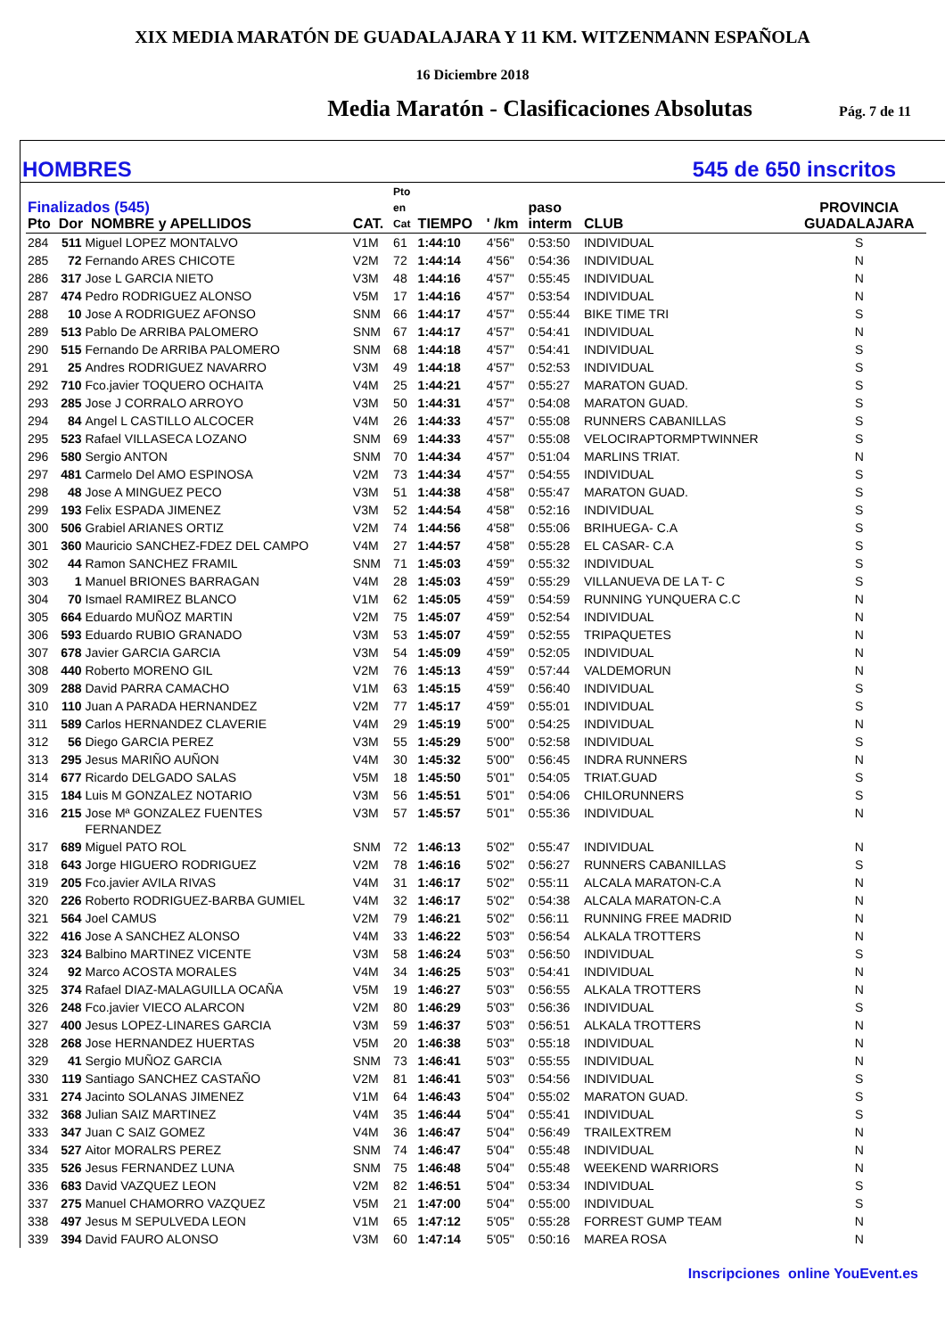XIX MEDIA MARATÓN DE GUADALAJARA Y 11 KM. WITZENMANN ESPAÑOLA
16 Diciembre 2018
Media Maratón - Clasificaciones Absolutas
Pág. 7 de 11
HOMBRES 545 de 650 inscritos
| Finalizados (545) Pto Dor NOMBRE y APELLIDOS | | | CAT. | Pto en Cat | TIEMPO | ' /km | paso interm | CLUB | PROVINCIA GUADALAJARA |
| --- | --- | --- | --- | --- | --- | --- | --- | --- | --- |
| 284 | 511 | Miguel LOPEZ MONTALVO | V1M | 61 | 1:44:10 | 4'56" | 0:53:50 | INDIVIDUAL | S |
| 285 | 72 | Fernando ARES CHICOTE | V2M | 72 | 1:44:14 | 4'56" | 0:54:36 | INDIVIDUAL | N |
| 286 | 317 | Jose L GARCIA NIETO | V3M | 48 | 1:44:16 | 4'57" | 0:55:45 | INDIVIDUAL | N |
| 287 | 474 | Pedro RODRIGUEZ ALONSO | V5M | 17 | 1:44:16 | 4'57" | 0:53:54 | INDIVIDUAL | N |
| 288 | 10 | Jose A RODRIGUEZ AFONSO | SNM | 66 | 1:44:17 | 4'57" | 0:55:44 | BIKE TIME TRI | S |
| 289 | 513 | Pablo De ARRIBA PALOMERO | SNM | 67 | 1:44:17 | 4'57" | 0:54:41 | INDIVIDUAL | N |
| 290 | 515 | Fernando De ARRIBA PALOMERO | SNM | 68 | 1:44:18 | 4'57" | 0:54:41 | INDIVIDUAL | S |
| 291 | 25 | Andres RODRIGUEZ NAVARRO | V3M | 49 | 1:44:18 | 4'57" | 0:52:53 | INDIVIDUAL | S |
| 292 | 710 | Fco.javier TOQUERO OCHAITA | V4M | 25 | 1:44:21 | 4'57" | 0:55:27 | MARATON GUAD. | S |
| 293 | 285 | Jose J CORRALO ARROYO | V3M | 50 | 1:44:31 | 4'57" | 0:54:08 | MARATON GUAD. | S |
| 294 | 84 | Angel L CASTILLO ALCOCER | V4M | 26 | 1:44:33 | 4'57" | 0:55:08 | RUNNERS CABANILLAS | S |
| 295 | 523 | Rafael VILLASECA LOZANO | SNM | 69 | 1:44:33 | 4'57" | 0:55:08 | VELOCIRAPTORMPTWINNER | S |
| 296 | 580 | Sergio ANTON | SNM | 70 | 1:44:34 | 4'57" | 0:51:04 | MARLINS TRIAT. | N |
| 297 | 481 | Carmelo Del AMO ESPINOSA | V2M | 73 | 1:44:34 | 4'57" | 0:54:55 | INDIVIDUAL | S |
| 298 | 48 | Jose A MINGUEZ PECO | V3M | 51 | 1:44:38 | 4'58" | 0:55:47 | MARATON GUAD. | S |
| 299 | 193 | Felix ESPADA JIMENEZ | V3M | 52 | 1:44:54 | 4'58" | 0:52:16 | INDIVIDUAL | S |
| 300 | 506 | Grabiel ARIANES ORTIZ | V2M | 74 | 1:44:56 | 4'58" | 0:55:06 | BRIHUEGA- C.A | S |
| 301 | 360 | Mauricio SANCHEZ-FDEZ DEL CAMPO | V4M | 27 | 1:44:57 | 4'58" | 0:55:28 | EL CASAR- C.A | S |
| 302 | 44 | Ramon SANCHEZ FRAMIL | SNM | 71 | 1:45:03 | 4'59" | 0:55:32 | INDIVIDUAL | S |
| 303 | 1 | Manuel BRIONES BARRAGAN | V4M | 28 | 1:45:03 | 4'59" | 0:55:29 | VILLANUEVA DE LA T- C | S |
| 304 | 70 | Ismael RAMIREZ BLANCO | V1M | 62 | 1:45:05 | 4'59" | 0:54:59 | RUNNING YUNQUERA C.C | N |
| 305 | 664 | Eduardo MUÑOZ MARTIN | V2M | 75 | 1:45:07 | 4'59" | 0:52:54 | INDIVIDUAL | N |
| 306 | 593 | Eduardo RUBIO GRANADO | V3M | 53 | 1:45:07 | 4'59" | 0:52:55 | TRIPAQUETES | N |
| 307 | 678 | Javier GARCIA GARCIA | V3M | 54 | 1:45:09 | 4'59" | 0:52:05 | INDIVIDUAL | N |
| 308 | 440 | Roberto MORENO GIL | V2M | 76 | 1:45:13 | 4'59" | 0:57:44 | VALDEMORUN | N |
| 309 | 288 | David PARRA CAMACHO | V1M | 63 | 1:45:15 | 4'59" | 0:56:40 | INDIVIDUAL | S |
| 310 | 110 | Juan A PARADA HERNANDEZ | V2M | 77 | 1:45:17 | 4'59" | 0:55:01 | INDIVIDUAL | S |
| 311 | 589 | Carlos HERNANDEZ CLAVERIE | V4M | 29 | 1:45:19 | 5'00" | 0:54:25 | INDIVIDUAL | N |
| 312 | 56 | Diego GARCIA PEREZ | V3M | 55 | 1:45:29 | 5'00" | 0:52:58 | INDIVIDUAL | S |
| 313 | 295 | Jesus MARIÑO AUÑON | V4M | 30 | 1:45:32 | 5'00" | 0:56:45 | INDRA RUNNERS | N |
| 314 | 677 | Ricardo DELGADO SALAS | V5M | 18 | 1:45:50 | 5'01" | 0:54:05 | TRIAT.GUAD | S |
| 315 | 184 | Luis M GONZALEZ NOTARIO | V3M | 56 | 1:45:51 | 5'01" | 0:54:06 | CHILORUNNERS | S |
| 316 | 215 | Jose Mª GONZALEZ FUENTES FERNANDEZ | V3M | 57 | 1:45:57 | 5'01" | 0:55:36 | INDIVIDUAL | N |
| 317 | 689 | Miguel PATO ROL | SNM | 72 | 1:46:13 | 5'02" | 0:55:47 | INDIVIDUAL | N |
| 318 | 643 | Jorge HIGUERO RODRIGUEZ | V2M | 78 | 1:46:16 | 5'02" | 0:56:27 | RUNNERS CABANILLAS | S |
| 319 | 205 | Fco.javier AVILA RIVAS | V4M | 31 | 1:46:17 | 5'02" | 0:55:11 | ALCALA MARATON-C.A | N |
| 320 | 226 | Roberto RODRIGUEZ-BARBA GUMIEL | V4M | 32 | 1:46:17 | 5'02" | 0:54:38 | ALCALA MARATON-C.A | N |
| 321 | 564 | Joel CAMUS | V2M | 79 | 1:46:21 | 5'02" | 0:56:11 | RUNNING FREE MADRID | N |
| 322 | 416 | Jose A SANCHEZ ALONSO | V4M | 33 | 1:46:22 | 5'03" | 0:56:54 | ALKALA TROTTERS | N |
| 323 | 324 | Balbino MARTINEZ VICENTE | V3M | 58 | 1:46:24 | 5'03" | 0:56:50 | INDIVIDUAL | S |
| 324 | 92 | Marco ACOSTA MORALES | V4M | 34 | 1:46:25 | 5'03" | 0:54:41 | INDIVIDUAL | N |
| 325 | 374 | Rafael DIAZ-MALAGUILLA OCAÑA | V5M | 19 | 1:46:27 | 5'03" | 0:56:55 | ALKALA TROTTERS | N |
| 326 | 248 | Fco.javier VIECO ALARCON | V2M | 80 | 1:46:29 | 5'03" | 0:56:36 | INDIVIDUAL | S |
| 327 | 400 | Jesus LOPEZ-LINARES GARCIA | V3M | 59 | 1:46:37 | 5'03" | 0:56:51 | ALKALA TROTTERS | N |
| 328 | 268 | Jose HERNANDEZ HUERTAS | V5M | 20 | 1:46:38 | 5'03" | 0:55:18 | INDIVIDUAL | N |
| 329 | 41 | Sergio MUÑOZ GARCIA | SNM | 73 | 1:46:41 | 5'03" | 0:55:55 | INDIVIDUAL | N |
| 330 | 119 | Santiago SANCHEZ CASTAÑO | V2M | 81 | 1:46:41 | 5'03" | 0:54:56 | INDIVIDUAL | S |
| 331 | 274 | Jacinto SOLANAS JIMENEZ | V1M | 64 | 1:46:43 | 5'04" | 0:55:02 | MARATON GUAD. | S |
| 332 | 368 | Julian SAIZ MARTINEZ | V4M | 35 | 1:46:44 | 5'04" | 0:55:41 | INDIVIDUAL | S |
| 333 | 347 | Juan C SAIZ GOMEZ | V4M | 36 | 1:46:47 | 5'04" | 0:56:49 | TRAILEXTREM | N |
| 334 | 527 | Aitor MORALRS PEREZ | SNM | 74 | 1:46:47 | 5'04" | 0:55:48 | INDIVIDUAL | N |
| 335 | 526 | Jesus FERNANDEZ LUNA | SNM | 75 | 1:46:48 | 5'04" | 0:55:48 | WEEKEND WARRIORS | N |
| 336 | 683 | David VAZQUEZ LEON | V2M | 82 | 1:46:51 | 5'04" | 0:53:34 | INDIVIDUAL | S |
| 337 | 275 | Manuel CHAMORRO VAZQUEZ | V5M | 21 | 1:47:00 | 5'04" | 0:55:00 | INDIVIDUAL | S |
| 338 | 497 | Jesus M SEPULVEDA LEON | V1M | 65 | 1:47:12 | 5'05" | 0:55:28 | FORREST GUMP TEAM | N |
| 339 | 394 | David FAURO ALONSO | V3M | 60 | 1:47:14 | 5'05" | 0:50:16 | MAREA ROSA | N |
Inscripciones online YouEvent.es